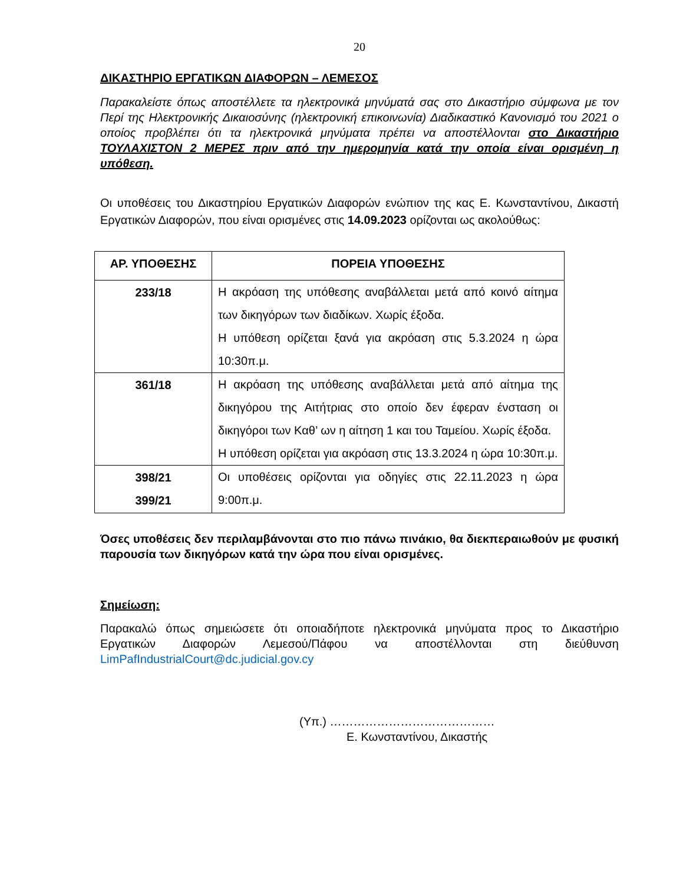20
ΔΙΚΑΣΤΗΡΙΟ ΕΡΓΑΤΙΚΩΝ ΔΙΑΦΟΡΩΝ – ΛΕΜΕΣΟΣ
Παρακαλείστε όπως αποστέλλετε τα ηλεκτρονικά μηνύματά σας στο Δικαστήριο σύμφωνα με τον Περί της Ηλεκτρονικής Δικαιοσύνης (ηλεκτρονική επικοινωνία) Διαδικαστικό Κανονισμό του 2021 ο οποίος προβλέπει ότι τα ηλεκτρονικά μηνύματα πρέπει να αποστέλλονται στο Δικαστήριο ΤΟΥΛΑΧΙΣΤΟΝ 2 ΜΕΡΕΣ πριν από την ημερομηνία κατά την οποία είναι ορισμένη η υπόθεση.
Οι υποθέσεις του Δικαστηρίου Εργατικών Διαφορών ενώπιον της κας Ε. Κωνσταντίνου, Δικαστή Εργατικών Διαφορών, που είναι ορισμένες στις 14.09.2023 ορίζονται ως ακολούθως:
| ΑΡ. ΥΠΟΘΕΣΗΣ | ΠΟΡΕΙΑ ΥΠΟΘΕΣΗΣ |
| --- | --- |
| 233/18 | Η ακρόαση της υπόθεσης αναβάλλεται μετά από κοινό αίτημα των δικηγόρων των διαδίκων. Χωρίς έξοδα. Η υπόθεση ορίζεται ξανά για ακρόαση στις 5.3.2024 η ώρα 10:30π.μ. |
| 361/18 | Η ακρόαση της υπόθεσης αναβάλλεται μετά από αίτημα της δικηγόρου της Αιτήτριας στο οποίο δεν έφεραν ένσταση οι δικηγόροι των Καθ’ ων η αίτηση 1 και του Ταμείου. Χωρίς έξοδα. Η υπόθεση ορίζεται για ακρόαση στις 13.3.2024 η ώρα 10:30π.μ. |
| 398/21 399/21 | Οι υποθέσεις ορίζονται για οδηγίες στις 22.11.2023 η ώρα 9:00π.μ. |
Όσες υποθέσεις δεν περιλαμβάνονται στο πιο πάνω πινάκιο, θα διεκπεραιωθούν με φυσική παρουσία των δικηγόρων κατά την ώρα που είναι ορισμένες.
Σημείωση:
Παρακαλώ όπως σημειώσετε ότι οποιαδήποτε ηλεκτρονικά μηνύματα προς το Δικαστήριο Εργατικών Διαφορών Λεμεσού/Πάφου να αποστέλλονται στη διεύθυνση LimPafIndustrialCourt@dc.judicial.gov.cy
(Υπ.) ……………………………………
Ε. Κωνσταντίνου, Δικαστής